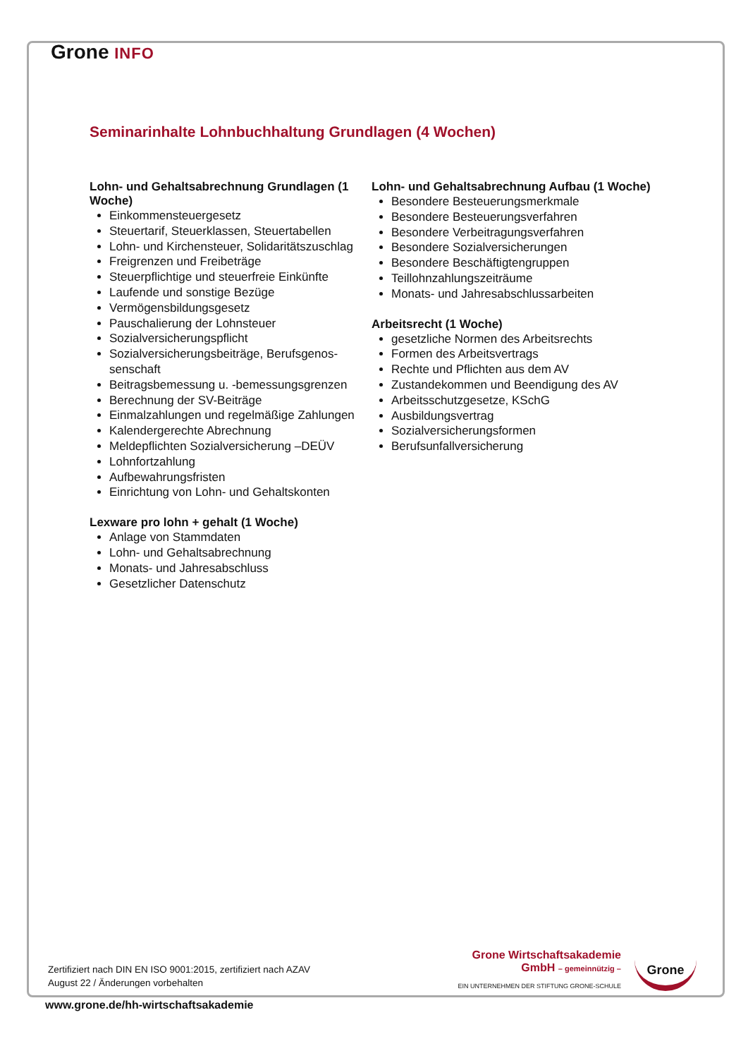Grone INFO
Seminarinhalte Lohnbuchhaltung Grundlagen (4 Wochen)
Lohn- und Gehaltsabrechnung Grundlagen (1 Woche)
Einkommensteuergesetz
Steuertarif, Steuerklassen, Steuertabellen
Lohn- und Kirchensteuer, Solidaritätszuschlag
Freigrenzen und Freibeträge
Steuerpflichtige und steuerfreie Einkünfte
Laufende und sonstige Bezüge
Vermögensbildungsgesetz
Pauschalierung der Lohnsteuer
Sozialversicherungspflicht
Sozialversicherungsbeiträge, Berufsgenos-senschaft
Beitragsbemessung u. -bemessungsgrenzen
Berechnung der SV-Beiträge
Einmalzahlungen und regelmäßige Zahlungen
Kalendergerechte Abrechnung
Meldepflichten Sozialversicherung –DEÜV
Lohnfortzahlung
Aufbewahrungsfristen
Einrichtung von Lohn- und Gehaltskonten
Lexware pro lohn + gehalt (1 Woche)
Anlage von Stammdaten
Lohn- und Gehaltsabrechnung
Monats- und Jahresabschluss
Gesetzlicher Datenschutz
Lohn- und Gehaltsabrechnung Aufbau (1 Woche)
Besondere Besteuerungsmerkmale
Besondere Besteuerungsverfahren
Besondere Verbeitragungsverfahren
Besondere Sozialversicherungen
Besondere Beschäftigtengruppen
Teillohnzahlungszeiträume
Monats- und Jahresabschlussarbeiten
Arbeitsrecht (1 Woche)
gesetzliche Normen des Arbeitsrechts
Formen des Arbeitsvertrags
Rechte und Pflichten aus dem AV
Zustandekommen und Beendigung des AV
Arbeitsschutzgesetze, KSchG
Ausbildungsvertrag
Sozialversicherungsformen
Berufsunfallversicherung
Zertifiziert nach DIN EN ISO 9001:2015, zertifiziert nach AZAV
August 22 / Änderungen vorbehalten
Grone Wirtschaftsakademie
GmbH – gemeinnützig –
EIN UNTERNEHMEN DER STIFTUNG GRONE-SCHULE
Grone
www.grone.de/hh-wirtschaftsakademie